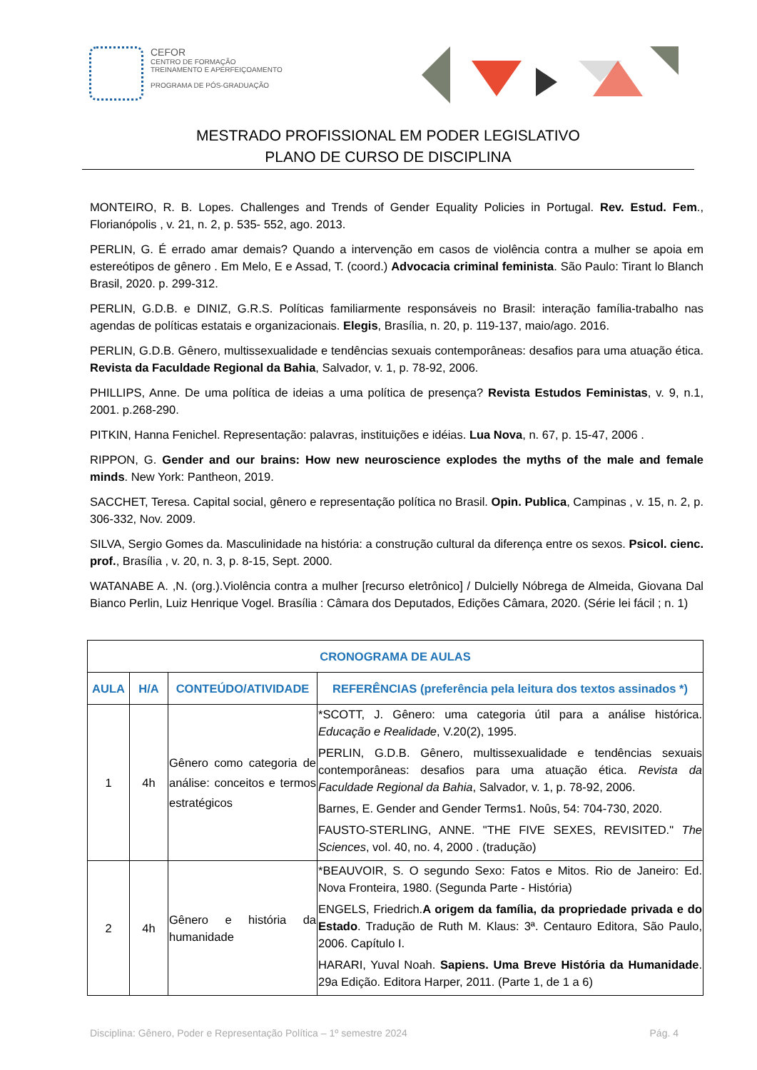CEFOR
CENTRO DE FORMAÇÃO
TREINAMENTO E APERFEIÇOAMENTO
PROGRAMA DE PÓS-GRADUAÇÃO
MESTRADO PROFISSIONAL EM PODER LEGISLATIVO
PLANO DE CURSO DE DISCIPLINA
MONTEIRO, R. B. Lopes. Challenges and Trends of Gender Equality Policies in Portugal. Rev. Estud. Fem., Florianópolis , v. 21, n. 2, p. 535- 552, ago. 2013.
PERLIN, G. É errado amar demais? Quando a intervenção em casos de violência contra a mulher se apoia em estereótipos de gênero . Em Melo, E e Assad, T. (coord.) Advocacia criminal feminista. São Paulo: Tirant lo Blanch Brasil, 2020. p. 299-312.
PERLIN, G.D.B. e DINIZ, G.R.S. Políticas familiarmente responsáveis no Brasil: interação família-trabalho nas agendas de políticas estatais e organizacionais. Elegis, Brasília, n. 20, p. 119-137, maio/ago. 2016.
PERLIN, G.D.B. Gênero, multissexualidade e tendências sexuais contemporâneas: desafios para uma atuação ética. Revista da Faculdade Regional da Bahia, Salvador, v. 1, p. 78-92, 2006.
PHILLIPS, Anne. De uma política de ideias a uma política de presença? Revista Estudos Feministas, v. 9, n.1, 2001. p.268-290.
PITKIN, Hanna Fenichel. Representação: palavras, instituições e idéias. Lua Nova, n. 67, p. 15-47, 2006 .
RIPPON, G. Gender and our brains: How new neuroscience explodes the myths of the male and female minds. New York: Pantheon, 2019.
SACCHET, Teresa. Capital social, gênero e representação política no Brasil. Opin. Publica, Campinas , v. 15, n. 2, p. 306-332, Nov. 2009.
SILVA, Sergio Gomes da. Masculinidade na história: a construção cultural da diferença entre os sexos. Psicol. cienc. prof., Brasília , v. 20, n. 3, p. 8-15, Sept. 2000.
WATANABE A. ,N. (org.).Violência contra a mulher [recurso eletrônico] / Dulcielly Nóbrega de Almeida, Giovana Dal Bianco Perlin, Luiz Henrique Vogel. Brasília : Câmara dos Deputados, Edições Câmara, 2020. (Série lei fácil ; n. 1)
| CRONOGRAMA DE AULAS | | | |
| --- | --- | --- | --- |
| AULA | H/A | CONTEÚDO/ATIVIDADE | REFERÊNCIAS (preferência pela leitura dos textos assinados *) |
| 1 | 4h | Gênero como categoria de análise: conceitos e termos estratégicos | *SCOTT, J. Gênero: uma categoria útil para a análise histórica. Educação e Realidade , V.20(2), 1995. PERLIN, G.D.B. Gênero, multissexualidade e tendências sexuais contemporâneas: desafios para uma atuação ética. Revista da Faculdade Regional da Bahia , Salvador, v. 1, p. 78-92, 2006. Barnes, E. Gender and Gender Terms1. Noûs, 54: 704-730, 2020. FAUSTO-STERLING, ANNE. "THE FIVE SEXES, REVISITED." The Sciences , vol. 40, no. 4, 2000 . (tradução) |
| 2 | 4h | Gênero e história da humanidade | *BEAUVOIR, S. O segundo Sexo: Fatos e Mitos. Rio de Janeiro: Ed. Nova Fronteira, 1980. (Segunda Parte - História) ENGELS, Friedrich. A origem da família, da propriedade privada e do Estado . Tradução de Ruth M. Klaus: 3ª. Centauro Editora, São Paulo, 2006. Capítulo I. HARARI, Yuval Noah. Sapiens. Uma Breve História da Humanidade . 29a Edição. Editora Harper, 2011. (Parte 1, de 1 a 6) |
Disciplina: Gênero, Poder e Representação Política – 1º semestre 2024 Pág. 4